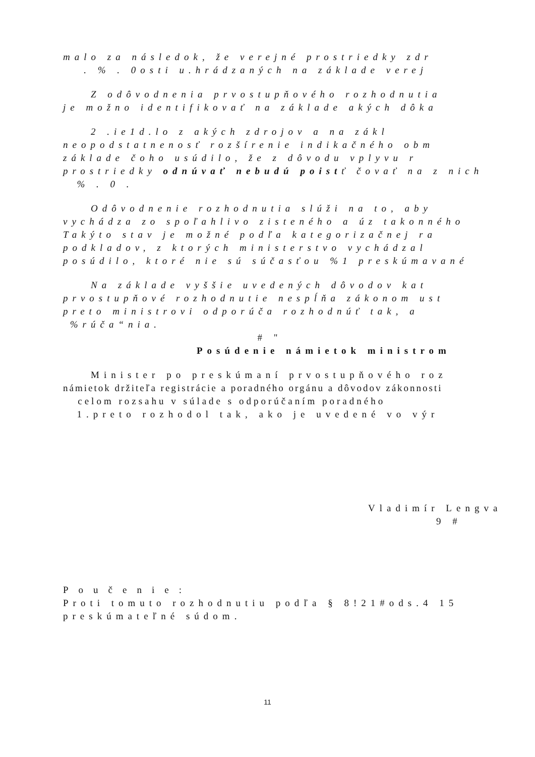malo za následok, že verejné prostriedky zdr
. % . 0osti u.hrádzaných na základe verej
Z odôvodnenia prvostupňového rozhodnutia
je možno identifikovať na základe akých dôka
2 .ie1d.lo z akých zdrojov a na zákl
neopodstatnenosť rozšírenie indikačného obm
základe čoho usúdilo, že z dôvodu vplyvu r
prostriedky odnúvať nebudú poistť čovať na z nich
% . 0 .
Odôvodnenie rozhodnutia slúži na to, aby
vychádza zo spoľahlivo zisteného a úz takonného
Takýto stav je možné podľa kategorizačnej ra
podkladov, z ktorých ministerstvo vychádzal
posúdilo, ktoré nie sú súčasťou %1 preskúmavané
Na základe vyššie uvedených dôvodov kat
prvostupňové rozhodnutie nespĺňa zákonom ust
preto ministrovi odporúča rozhodnúť tak, a
%rúča“nia.
# "
Posúdenie námietok ministrom
Minister po preskúmaní prvostupňového roz
námietok držiteľa registrácie a poradného orgánu a dôvodov zákonnosti
celom rozsahu v súlade s odporúčaním poradného
1.preto rozhodol tak, ako je uvedené vo výr
Vladimír Lengva
9 #
Poučenie:
Proti tomuto rozhodnutiu podľa § 8!21#ods.4 15
preskúmateľné súdom.
11